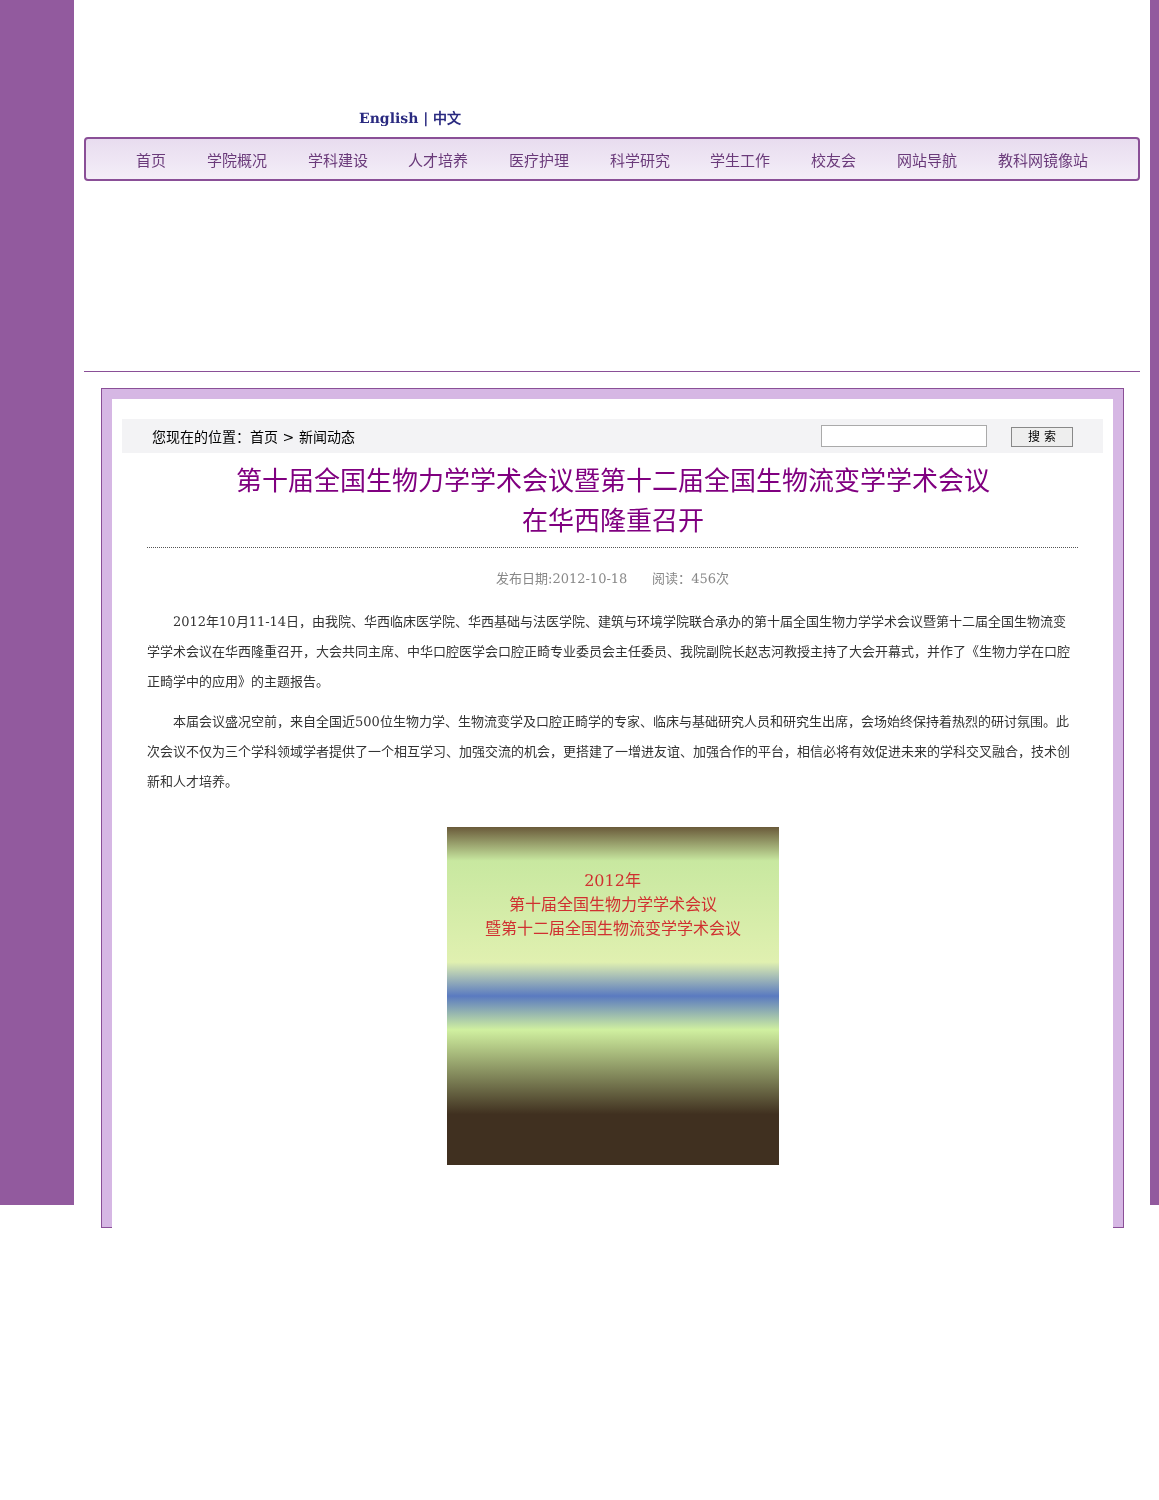English | 中文
首页 学院概况 学科建设 人才培养 医疗护理 科学研究 学生工作 校友会 网站导航 教科网镜像站
您现在的位置：首页 > 新闻动态 搜 索
第十届全国生物力学学术会议暨第十二届全国生物流变学学术会议
在华西隆重召开
发布日期:2012-10-18 阅读：456次
2012年10月11-14日，由我院、华西临床医学院、华西基础与法医学院、建筑与环境学院联合承办的第十届全国生物力学学术会议暨第十二届全国生物流变学学术会议在华西隆重召开，大会共同主席、中华口腔医学会口腔正畸专业委员会主任委员、我院副院长赵志河教授主持了大会开幕式，并作了《生物力学在口腔正畸学中的应用》的主题报告。
本届会议盛况空前，来自全国近500位生物力学、生物流变学及口腔正畸学的专家、临床与基础研究人员和研究生出席，会场始终保持着热烈的研讨氛围。此次会议不仅为三个学科领域学者提供了一个相互学习、加强交流的机会，更搭建了一增进友谊、加强合作的平台，相信必将有效促进未来的学科交叉融合，技术创新和人才培养。
2012年
第十届全国生物力学学术会议
暨第十二届全国生物流变学学术会议